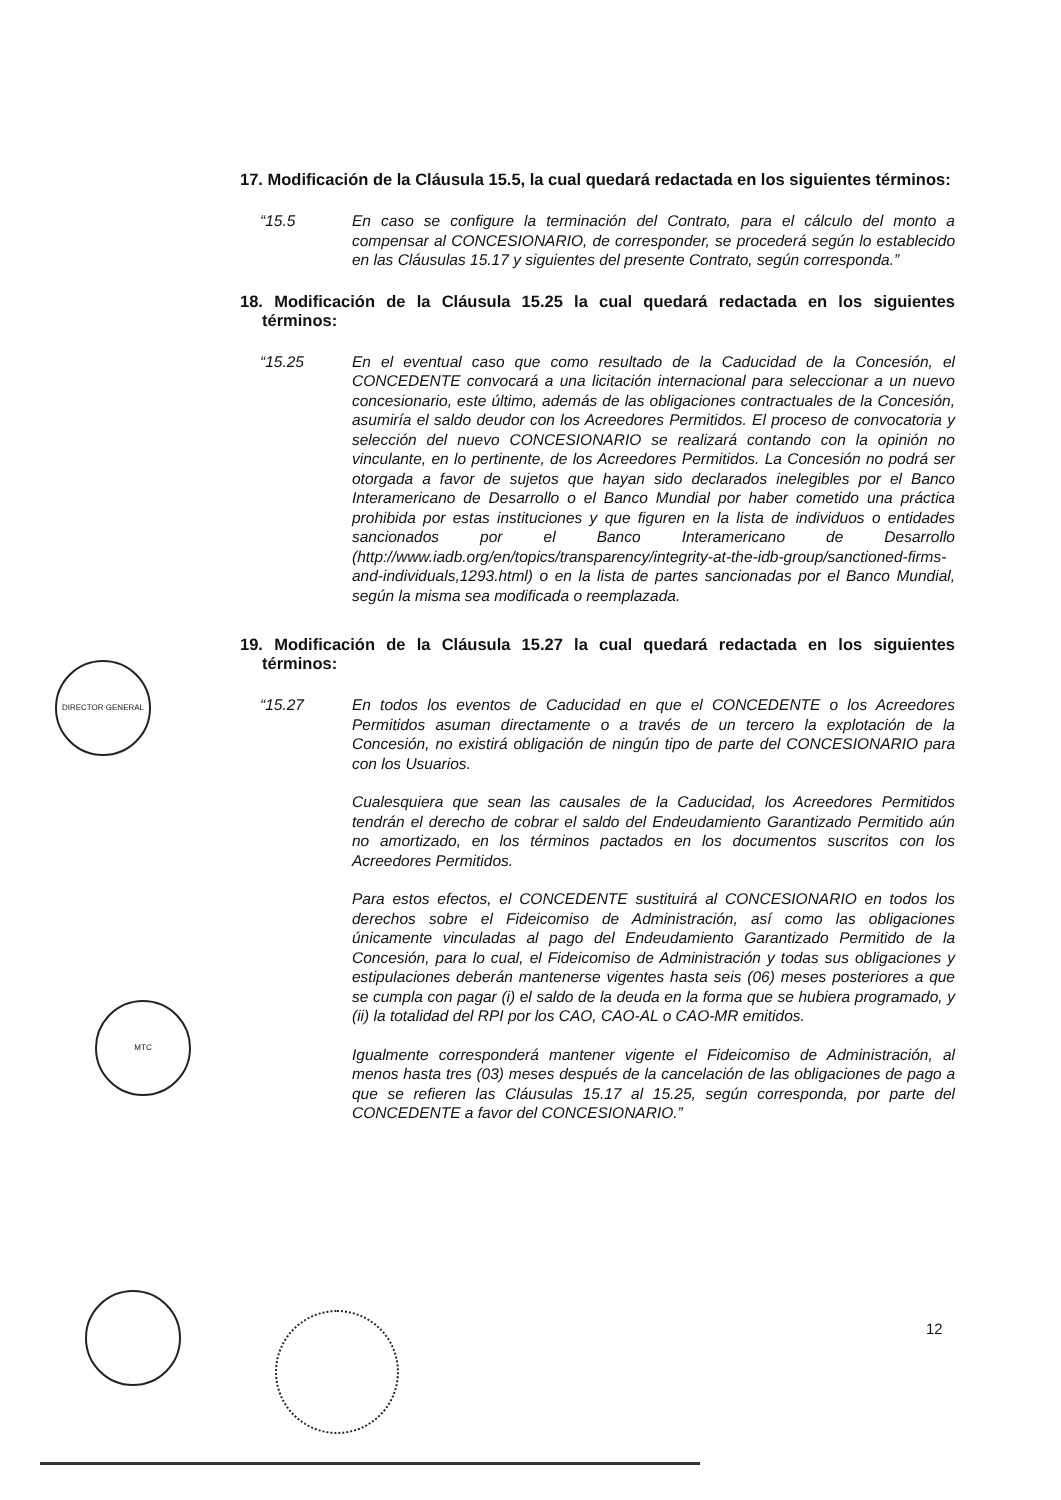DIRECTOR GENERAL
MTC
17. Modificación de la Cláusula 15.5, la cual quedará redactada en los siguientes términos:
“15.5 En caso se configure la terminación del Contrato, para el cálculo del monto a compensar al CONCESIONARIO, de corresponder, se procederá según lo establecido en las Cláusulas 15.17 y siguientes del presente Contrato, según corresponda.”
18. Modificación de la Cláusula 15.25 la cual quedará redactada en los siguientes términos:
“15.25 En el eventual caso que como resultado de la Caducidad de la Concesión, el CONCEDENTE convocará a una licitación internacional para seleccionar a un nuevo concesionario, este último, además de las obligaciones contractuales de la Concesión, asumiría el saldo deudor con los Acreedores Permitidos. El proceso de convocatoria y selección del nuevo CONCESIONARIO se realizará contando con la opinión no vinculante, en lo pertinente, de los Acreedores Permitidos. La Concesión no podrá ser otorgada a favor de sujetos que hayan sido declarados inelegibles por el Banco Interamericano de Desarrollo o el Banco Mundial por haber cometido una práctica prohibida por estas instituciones y que figuren en la lista de individuos o entidades sancionados por el Banco Interamericano de Desarrollo (http://www.iadb.org/en/topics/transparency/integrity-at-the-idb-group/sanctioned-firms-and-individuals,1293.html) o en la lista de partes sancionadas por el Banco Mundial, según la misma sea modificada o reemplazada.
19. Modificación de la Cláusula 15.27 la cual quedará redactada en los siguientes términos:
“15.27 En todos los eventos de Caducidad en que el CONCEDENTE o los Acreedores Permitidos asuman directamente o a través de un tercero la explotación de la Concesión, no existirá obligación de ningún tipo de parte del CONCESIONARIO para con los Usuarios.
Cualesquiera que sean las causales de la Caducidad, los Acreedores Permitidos tendrán el derecho de cobrar el saldo del Endeudamiento Garantizado Permitido aún no amortizado, en los términos pactados en los documentos suscritos con los Acreedores Permitidos.
Para estos efectos, el CONCEDENTE sustituirá al CONCESIONARIO en todos los derechos sobre el Fideicomiso de Administración, así como las obligaciones únicamente vinculadas al pago del Endeudamiento Garantizado Permitido de la Concesión, para lo cual, el Fideicomiso de Administración y todas sus obligaciones y estipulaciones deberán mantenerse vigentes hasta seis (06) meses posteriores a que se cumpla con pagar (i) el saldo de la deuda en la forma que se hubiera programado, y (ii) la totalidad del RPI por los CAO, CAO-AL o CAO-MR emitidos.
Igualmente corresponderá mantener vigente el Fideicomiso de Administración, al menos hasta tres (03) meses después de la cancelación de las obligaciones de pago a que se refieren las Cláusulas 15.17 al 15.25, según corresponda, por parte del CONCEDENTE a favor del CONCESIONARIO.”
12